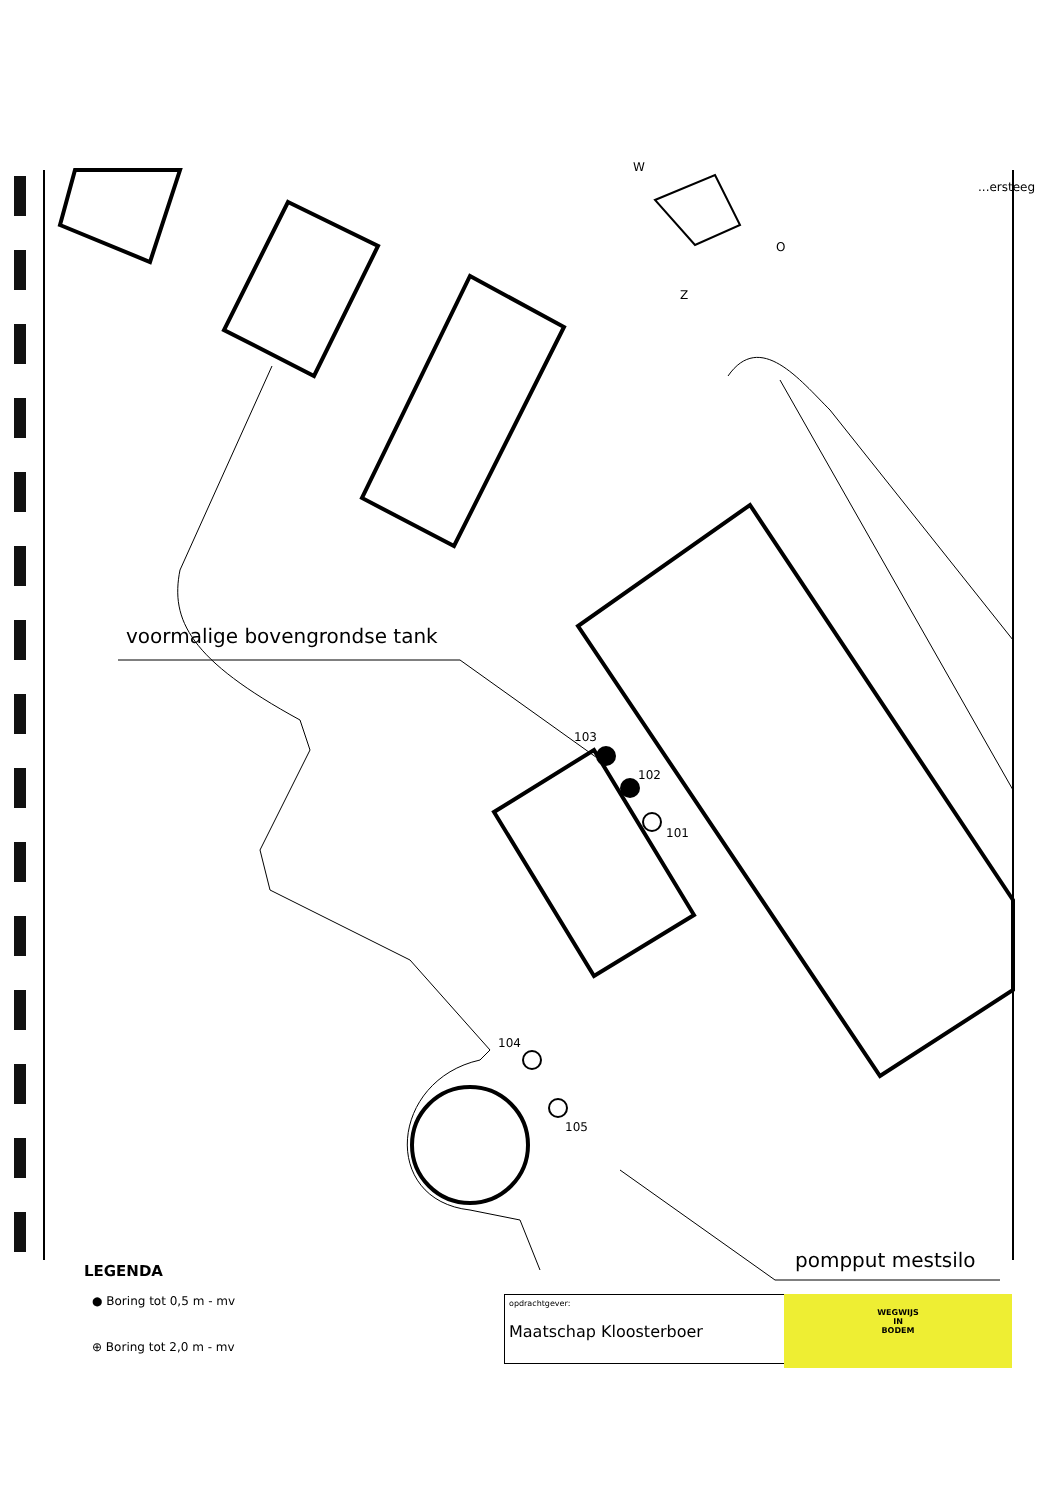W
O
Z
...ersteeg
voormalige bovengrondse tank
103
102
101
104
105
pompput mestsilo
LEGENDA
● Boring tot 0,5 m - mv
⊕ Boring tot 2,0 m - mv
opdrachtgever:
Maatschap Kloosterboer
WEGWIJS
IN
BODEM